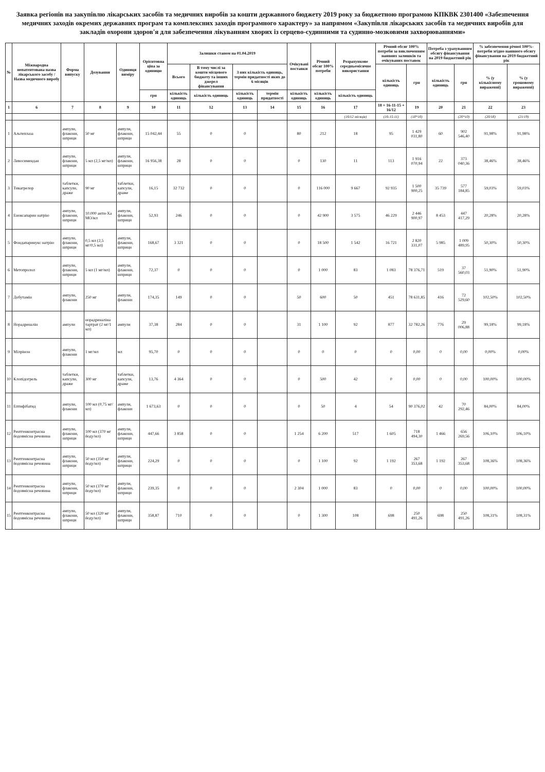Заявка регіонів на закупівлю лікарських засобів та медичних виробів за кошти державного бюджету 2019 року за бюджетною програмою КПКВК 2301400 «Забезпечення медичних заходів окремих державних програм та комплексних заходів програмного характеру» за напрямом «Закупівля лікарських засобів та медичних виробів для закладів охорони здоров'я для забезпечення лікуванням хворих із серцево-судинними та судинно-мозковими захворюваннями»
| № | Міжнародна непатентована назва лікарського засобу / Назва медичного виробу | Форма випуску | Дозування | Одиниця виміру | Орієнтовна ціна за одиницю | Залишки станом на 01.04.2019 | | | | Очікувані поставки | Річний обсяг 100% потреби | Розрахункове середньомісячне використання | Річний обсяг 100% потреби за виключенням наявних залишків та очікуваних поставок | | Потреба з урахуванням обсягу фінансування на 2019 бюджетний рік | | % забезпечення річної 100%-потреби згідно наявного обсягу фінансування на 2019 бюджетний рік | |
| --- | --- | --- | --- | --- | --- | --- | --- | --- | --- | --- | --- | --- | --- | --- | --- | --- | --- | --- |
| | | | | | | Всього | В тому числі за кошти місцевого бюджету та інших джерел фінансування | З них кількість одиниць, термін придатності яких до 6 місяців | | | | | кількість одиниць | грн | кількість одиниць | грн | % (у кількісному вираженні) | % (у грошовому вираженні) |
| | | | | | грн | кількість одиниць | кількість одиниць | кількість одиниць | термін придатності | кількість одиниць | кількість одиниць | кількість одиниць | | | | | | |
| 1 | 6 | 7 | 8 | 9 | 10 | 11 | 12 | 13 | 14 | 15 | 16 | 17 | 18 = 16-11-15 + 16/12 | 19 | 20 | 21 | 22 | 23 |
| | | | | | | | | | | | | (16/12 місяців) | (16-15-11) | (18*10) | | (20*10) | (20/18) | (21/19) |
| 1 | Альтеплаза | ампули, флакони, шприци | 50 мг | ампули, флакони, шприци | 15 042,44 | 55 | 0 | 0 | | 80 | 212 | 18 | 95 | 1 429 031,80 | 60 | 902 546,40 | 91,98% | 91,98% |
| 2 | Левосимендан | ампули, флакони, шприци | 5 мл (2,5 мг/мл) | ампули, флакони, шприци | 16 956,38 | 28 | 0 | 0 | | 0 | 130 | 11 | 113 | 1 916 070,94 | 22 | 373 040,36 | 38,46% | 38,46% |
| 3 | Тикагрелор | таблетки, капсули, драже | 90 мг | таблетки, капсули, драже | 16,15 | 32 732 | 0 | 0 | | 0 | 116 000 | 9 667 | 92 935 | 1 500 900,25 | 35 739 | 577 184,85 | 59,03% | 59,03% |
| 4 | Еноксапарин натрію | ампули, флакони, шприци | 10.000 анти-Ха МО/мл | ампули, флакони, шприци | 52,93 | 246 | 0 | 0 | | 0 | 42 900 | 3 575 | 46 229 | 2 446 900,97 | 8 453 | 447 417,29 | 20,28% | 20,28% |
| 5 | Фондапаринукс натрію | ампули, флакони, шприци | 0,5 мл (2,5 мг/0,5 мл) | ампули, флакони, шприци | 168,67 | 3 321 | 0 | 0 | | 0 | 18 500 | 1 542 | 16 721 | 2 820 331,07 | 5 985 | 1 009 489,95 | 50,30% | 50,30% |
| 6 | Метопролол | ампули, флакони, шприци | 5 мл (1 мг/мл) | ампули, флакони, шприци | 72,37 | 0 | 0 | 0 | | 0 | 1 000 | 83 | 1 083 | 78 376,71 | 519 | 37 560,03 | 51,90% | 51,90% |
| 7 | Добутамін | ампули, флакони | 250 мг | ампули, флакони | 174,35 | 149 | 0 | 0 | | 50 | 600 | 50 | 451 | 78 631,85 | 416 | 72 529,60 | 102,50% | 102,50% |
| 8 | Норадреналін | ампули | норадреналіна тартрат (2 мг/1 мл) | ампули | 37,38 | 284 | 0 | 0 | | 31 | 1 100 | 92 | 877 | 32 782,26 | 776 | 29 006,88 | 99,18% | 99,18% |
| 9 | Мілрінон | ампули, флакони | 1 мг/мл | мл | 95,70 | 0 | 0 | 0 | | 0 | 0 | 0 | 0 | 0,00 | 0 | 0,00 | 0,00% | 0,00% |
| 10 | Клопідогрель | таблетки, капсули, драже | 300 мг | таблетки, капсули, драже | 13,76 | 4 364 | 0 | 0 | | 0 | 500 | 42 | 0 | 0,00 | 0 | 0,00 | 100,00% | 100,00% |
| 11 | Ептифібатид | ампули, флакони | 100 мл (0,75 мг/мл) | ампули, флакони | 1 673,63 | 0 | 0 | 0 | | 0 | 50 | 4 | 54 | 90 376,02 | 42 | 70 292,46 | 84,00% | 84,00% |
| 12 | Рентгенконтрасна йодовмісна речовина | ампули, флакони, шприци | 100 мл (370 мг йоду/мл) | ампули, флакони, шприци | 447,66 | 3 858 | 0 | 0 | | 1 254 | 6 200 | 517 | 1 605 | 718 494,30 | 1 466 | 656 269,56 | 106,10% | 106,10% |
| 13 | Рентгенконтрасна йодовмісна речовина | ампули, флакони, шприци | 50 мл (350 мг йоду/мл) | ампули, флакони, шприци | 224,29 | 0 | 0 | 0 | | 0 | 1 100 | 92 | 1 192 | 267 353,68 | 1 192 | 267 353,68 | 108,36% | 108,36% |
| 14 | Рентгенконтрасна йодовмісна речовина | ампули, флакони, шприци | 50 мл (370 мг йоду/мл) | ампули, флакони, шприци | 239,35 | 0 | 0 | 0 | | 2 304 | 1 000 | 83 | 0 | 0,00 | 0 | 0,00 | 100,00% | 100,00% |
| 15 | Рентгенконтрасна йодовмісна речовина | ампули, флакони, шприци | 50 мл (320 мг йоду/мл) | ампули, флакони, шприци | 358,87 | 710 | 0 | 0 | | 0 | 1 300 | 108 | 698 | 250 491,26 | 698 | 250 491,26 | 108,31% | 108,31% |